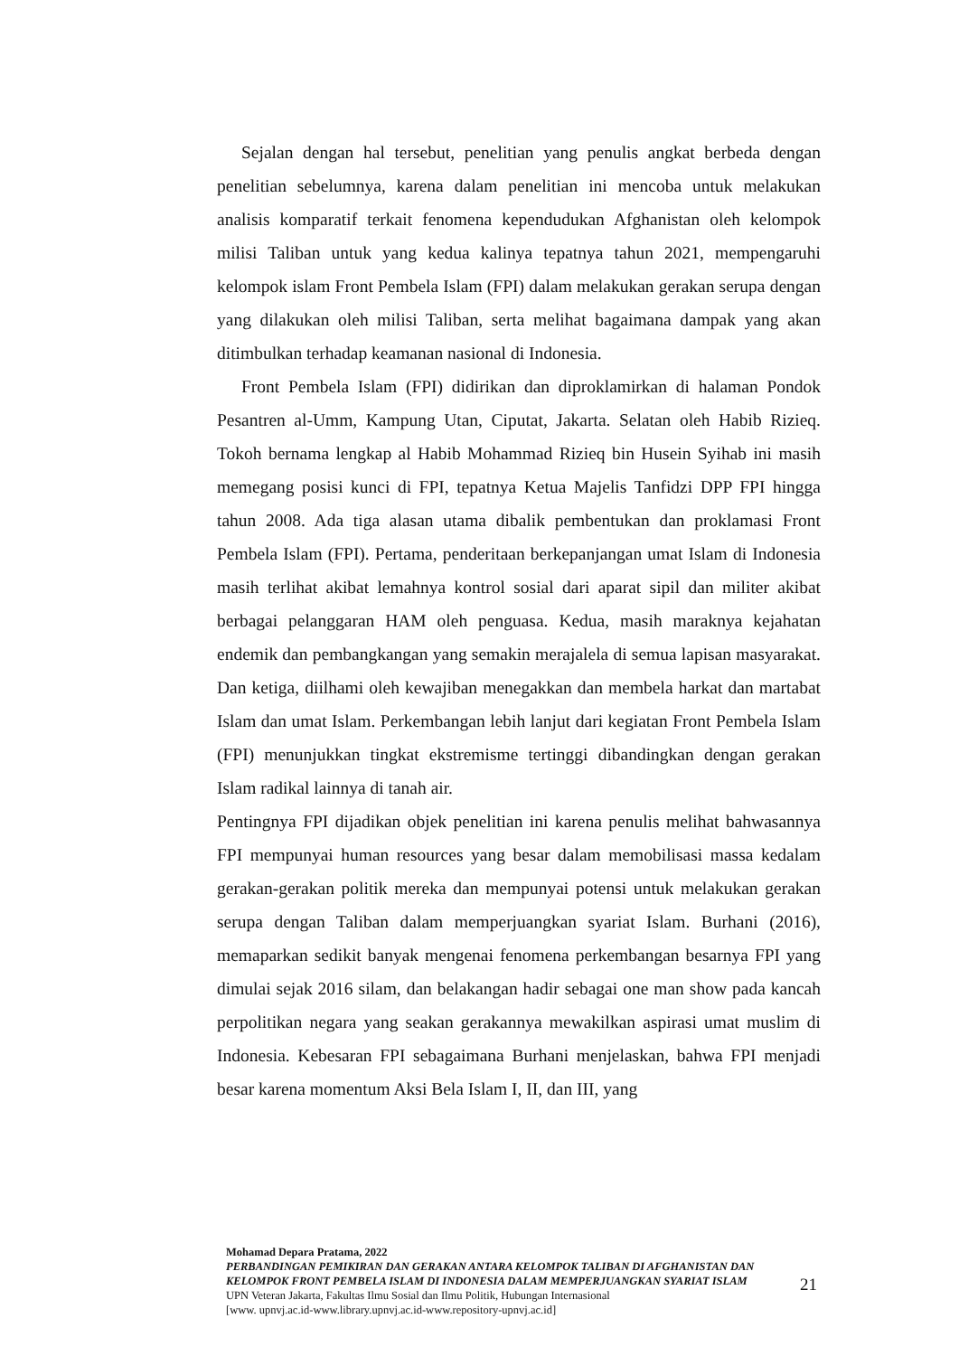Sejalan dengan hal tersebut, penelitian yang penulis angkat berbeda dengan penelitian sebelumnya, karena dalam penelitian ini mencoba untuk melakukan analisis komparatif terkait fenomena kependudukan Afghanistan oleh kelompok milisi Taliban untuk yang kedua kalinya tepatnya tahun 2021, mempengaruhi kelompok islam Front Pembela Islam (FPI) dalam melakukan gerakan serupa dengan yang dilakukan oleh milisi Taliban, serta melihat bagaimana dampak yang akan ditimbulkan terhadap keamanan nasional di Indonesia.
Front Pembela Islam (FPI) didirikan dan diproklamirkan di halaman Pondok Pesantren al-Umm, Kampung Utan, Ciputat, Jakarta. Selatan oleh Habib Rizieq. Tokoh bernama lengkap al Habib Mohammad Rizieq bin Husein Syihab ini masih memegang posisi kunci di FPI, tepatnya Ketua Majelis Tanfidzi DPP FPI hingga tahun 2008. Ada tiga alasan utama dibalik pembentukan dan proklamasi Front Pembela Islam (FPI). Pertama, penderitaan berkepanjangan umat Islam di Indonesia masih terlihat akibat lemahnya kontrol sosial dari aparat sipil dan militer akibat berbagai pelanggaran HAM oleh penguasa. Kedua, masih maraknya kejahatan endemik dan pembangkangan yang semakin merajalela di semua lapisan masyarakat. Dan ketiga, diilhami oleh kewajiban menegakkan dan membela harkat dan martabat Islam dan umat Islam. Perkembangan lebih lanjut dari kegiatan Front Pembela Islam (FPI) menunjukkan tingkat ekstremisme tertinggi dibandingkan dengan gerakan Islam radikal lainnya di tanah air.
Pentingnya FPI dijadikan objek penelitian ini karena penulis melihat bahwasannya FPI mempunyai human resources yang besar dalam memobilisasi massa kedalam gerakan-gerakan politik mereka dan mempunyai potensi untuk melakukan gerakan serupa dengan Taliban dalam memperjuangkan syariat Islam. Burhani (2016), memaparkan sedikit banyak mengenai fenomena perkembangan besarnya FPI yang dimulai sejak 2016 silam, dan belakangan hadir sebagai one man show pada kancah perpolitikan negara yang seakan gerakannya mewakilkan aspirasi umat muslim di Indonesia. Kebesaran FPI sebagaimana Burhani menjelaskan, bahwa FPI menjadi besar karena momentum Aksi Bela Islam I, II, dan III, yang
Mohamad Depara Pratama, 2022
PERBANDINGAN PEMIKIRAN DAN GERAKAN ANTARA KELOMPOK TALIBAN DI AFGHANISTAN DAN KELOMPOK FRONT PEMBELA ISLAM DI INDONESIA DALAM MEMPERJUANGKAN SYARIAT ISLAM
UPN Veteran Jakarta, Fakultas Ilmu Sosial dan Ilmu Politik, Hubungan Internasional
[www. upnvj.ac.id-www.library.upnvj.ac.id-www.repository-upnvj.ac.id]
21